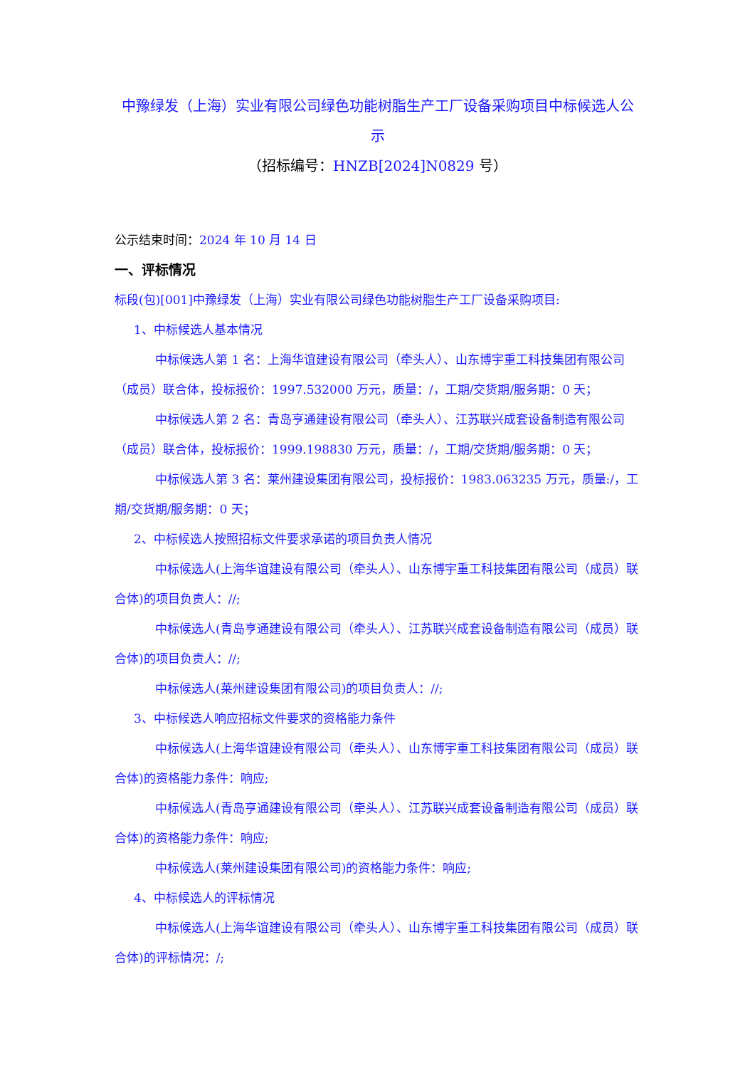中豫绿发（上海）实业有限公司绿色功能树脂生产工厂设备采购项目中标候选人公示
（招标编号：HNZB[2024]N0829 号）
公示结束时间：2024 年 10 月 14 日
一、评标情况
标段(包)[001]中豫绿发（上海）实业有限公司绿色功能树脂生产工厂设备采购项目:
1、中标候选人基本情况
中标候选人第 1 名：上海华谊建设有限公司（牵头人）、山东博宇重工科技集团有限公司（成员）联合体，投标报价：1997.532000 万元，质量：/，工期/交货期/服务期：0 天；
中标候选人第 2 名：青岛亨通建设有限公司（牵头人）、江苏联兴成套设备制造有限公司（成员）联合体，投标报价：1999.198830 万元，质量：/，工期/交货期/服务期：0 天；
中标候选人第 3 名：莱州建设集团有限公司，投标报价：1983.063235 万元，质量:/，工期/交货期/服务期：0 天；
2、中标候选人按照招标文件要求承诺的项目负责人情况
中标候选人(上海华谊建设有限公司（牵头人）、山东博宇重工科技集团有限公司（成员）联合体)的项目负责人：//;
中标候选人(青岛亨通建设有限公司（牵头人）、江苏联兴成套设备制造有限公司（成员）联合体)的项目负责人：//;
中标候选人(莱州建设集团有限公司)的项目负责人：//;
3、中标候选人响应招标文件要求的资格能力条件
中标候选人(上海华谊建设有限公司（牵头人）、山东博宇重工科技集团有限公司（成员）联合体)的资格能力条件：响应;
中标候选人(青岛亨通建设有限公司（牵头人）、江苏联兴成套设备制造有限公司（成员）联合体)的资格能力条件：响应;
中标候选人(莱州建设集团有限公司)的资格能力条件：响应;
4、中标候选人的评标情况
中标候选人(上海华谊建设有限公司（牵头人）、山东博宇重工科技集团有限公司（成员）联合体)的评标情况：/;